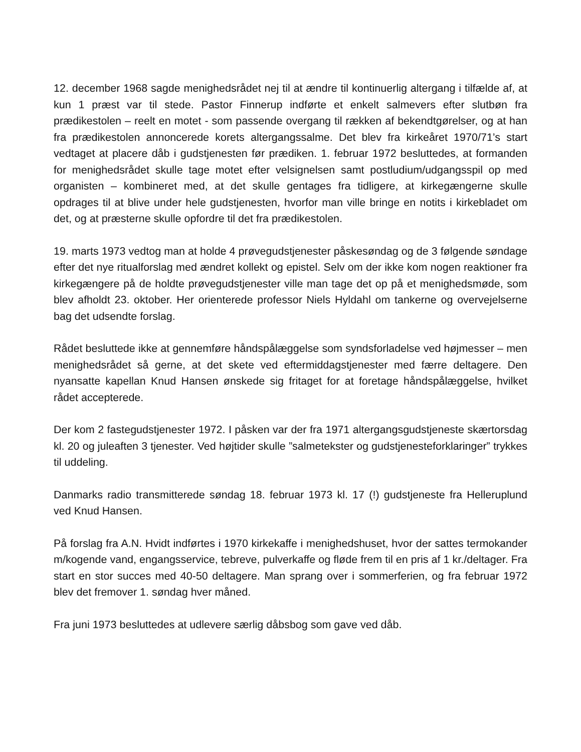12. december 1968 sagde menighedsrådet nej til at ændre til kontinuerlig altergang i tilfælde af, at kun 1 præst var til stede. Pastor Finnerup indførte et enkelt salmevers efter slutbøn fra prædikestolen – reelt en motet - som passende overgang til rækken af bekendtgørelser, og at han fra prædikestolen annoncerede korets altergangssalme. Det blev fra kirkeåret 1970/71’s start vedtaget at placere dåb i gudstjenesten før prædiken. 1. februar 1972 besluttedes, at formanden for menighedsrådet skulle tage motet efter velsignelsen samt postludium/udgangsspil op med organisten – kombineret med, at det skulle gentages fra tidligere, at kirkegængerne skulle opdrages til at blive under hele gudstjenesten, hvorfor man ville bringe en notits i kirkebladet om det, og at præsterne skulle opfordre til det fra prædikestolen.
19. marts 1973 vedtog man at holde 4 prøvegudstjenester påskesøndag og de 3 følgende søndage efter det nye ritualforslag med ændret kollekt og epistel. Selv om der ikke kom nogen reaktioner fra kirkegængere på de holdte prøvegudstjenester ville man tage det op på et menighedsmøde, som blev afholdt 23. oktober. Her orienterede professor Niels Hyldahl om tankerne og overvejelserne bag det udsendte forslag.
Rådet besluttede ikke at gennemføre håndspålæggelse som syndsforladelse ved højmesser – men menighedsrådet så gerne, at det skete ved eftermiddagstjenester med færre deltagere. Den nyansatte kapellan Knud Hansen ønskede sig fritaget for at foretage håndspålæggelse, hvilket rådet accepterede.
Der kom 2 fastegudstjenester 1972. I påsken var der fra 1971 altergangsgudstjeneste skærtorsdag kl. 20 og juleaften 3 tjenester. Ved højtider skulle ”salmetekster og gudstjenesteforklaringer” trykkes til uddeling.
Danmarks radio transmitterede søndag 18. februar 1973 kl. 17 (!) gudstjeneste fra Helleruplund ved Knud Hansen.
På forslag fra A.N. Hvidt indførtes i 1970 kirkekaffe i menighedshuset, hvor der sattes termokander m/kogende vand, engangsservice, tebreve, pulverkaffe og fløde frem til en pris af 1 kr./deltager. Fra start en stor succes med 40-50 deltagere. Man sprang over i sommerferien, og fra februar 1972 blev det fremover 1. søndag hver måned.
Fra juni 1973 besluttedes at udlevere særlig dåbsbog som gave ved dåb.